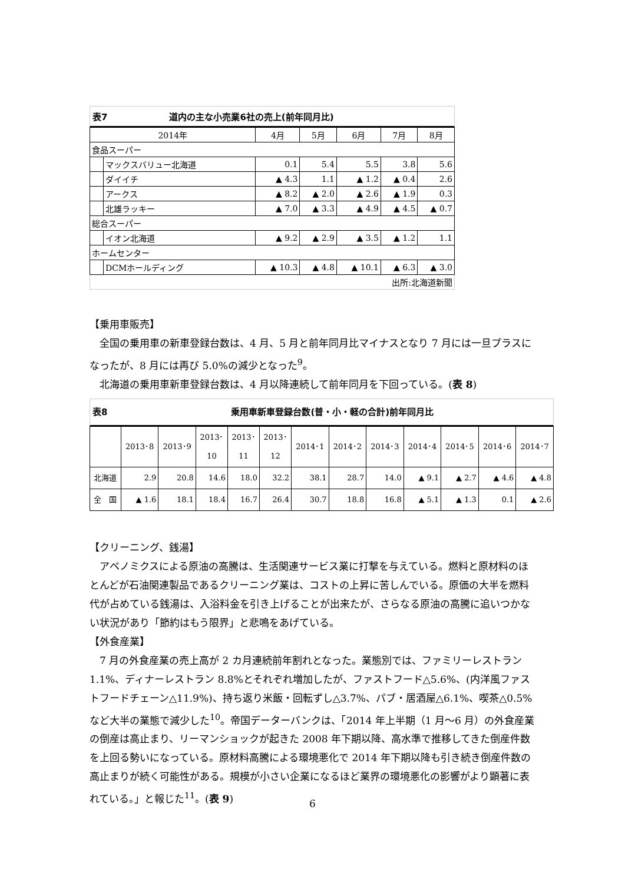表7　　　　　　　道内の主な小売業6社の売上(前年同月比)
| 2014年 | | 4月 | 5月 | 6月 | 7月 | 8月 |
| 食品スーパー | | | | | | |
| | マックスバリュー北海道 | 0.1 | 5.4 | 5.5 | 3.8 | 5.6 |
| | ダイイチ | ▲ 4.3 | 1.1 | ▲ 1.2 | ▲ 0.4 | 2.6 |
| | アークス | ▲ 8.2 | ▲ 2.0 | ▲ 2.6 | ▲ 1.9 | 0.3 |
| | 北雄ラッキー | ▲ 7.0 | ▲ 3.3 | ▲ 4.9 | ▲ 4.5 | ▲ 0.7 |
| 総合スーパー | | | | | | |
| | イオン北海道 | ▲ 9.2 | ▲ 2.9 | ▲ 3.5 | ▲ 1.2 | 1.1 |
| ホームセンター | | | | | | |
| | DCMホールディング | ▲ 10.3 | ▲ 4.8 | ▲ 10.1 | ▲ 6.3 | ▲ 3.0 |
| 出所:北海道新聞 | | | | | | |
【乗用車販売】
全国の乗用車の新車登録台数は、4 月、5 月と前年同月比マイナスとなり 7 月には一旦プラスになったが、8 月には再び 5.0%の減少となった<sup>9</sup>。
北海道の乗用車新車登録台数は、4 月以降連続して前年同月を下回っている。(表 8)
表8　　　　　　　　　　　　　　乗用車新車登録台数(普・小・軽の合計)前年同月比
| | 2013･8 | 2013･9 | 2013･ 10 | 2013･ 11 | 2013･ 12 | 2014･1 | 2014･2 | 2014･3 | 2014･4 | 2014･5 | 2014･6 | 2014･7 |
| 北海道 | 2.9 | 20.8 | 14.6 | 18.0 | 32.2 | 38.1 | 28.7 | 14.0 | ▲ 9.1 | ▲ 2.7 | ▲ 4.6 | ▲ 4.8 |
| 全 国 | ▲ 1.6 | 18.1 | 18.4 | 16.7 | 26.4 | 30.7 | 18.8 | 16.8 | ▲ 5.1 | ▲ 1.3 | 0.1 | ▲ 2.6 |
【クリーニング、銭湯】
アベノミクスによる原油の高騰は、生活関連サービス業に打撃を与えている。燃料と原材料のほとんどが石油関連製品であるクリーニング業は、コストの上昇に苦しんでいる。原価の大半を燃料代が占めている銭湯は、入浴料金を引き上げることが出来たが、さらなる原油の高騰に追いつかない状況があり「節約はもう限界」と悲鳴をあげている。
【外食産業】
7 月の外食産業の売上高が 2 カ月連続前年割れとなった。業態別では、ファミリーレストラン 1.1%、ディナーレストラン 8.8%とそれぞれ増加したが、ファストフード△5.6%、(内洋風ファストフードチェーン△11.9%)、持ち返り米飯・回転ずし△3.7%、パブ・居酒屋△6.1%、喫茶△0.5%など大半の業態で減少した<sup>10</sup>。帝国データーバンクは、「2014 年上半期（1 月～6 月）の外食産業の倒産は高止まり、リーマンショックが起きた 2008 年下期以降、高水準で推移してきた倒産件数を上回る勢いになっている。原材料高騰による環境悪化で 2014 年下期以降も引き続き倒産件数の高止まりが続く可能性がある。規模が小さい企業になるほど業界の環境悪化の影響がより顕著に表れている。」と報じた<sup>11</sup>。(表 9)
6